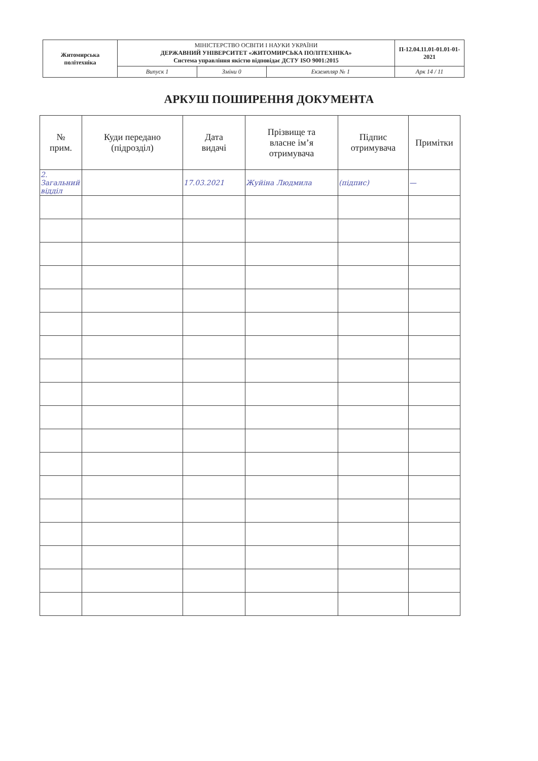| Житомирська політехніка | МІНІСТЕРСТВО ОСВІТИ І НАУКИ УКРАЇНИ ДЕРЖАВНИЙ УНІВЕРСИТЕТ «ЖИТОМИРСЬКА ПОЛІТЕХНІКА» Система управління якістю відповідає ДСТУ ISO 9001:2015 | | | П-12.04.11.01-01.01-01-2021 |
| | Випуск 1 | Зміни 0 | Екземпляр № 1 | Арк 14 / 11 |
АРКУШ ПОШИРЕННЯ ДОКУМЕНТА
| № прим. | Куди передано (підрозділ) | Дата видачі | Прізвище та власне ім’я отримувача | Підпис отримувача | Примітки |
| --- | --- | --- | --- | --- | --- |
| 2. Загальний відділ | | 17.03.2021 | Жуйіна Людмила | (підпис) | — |